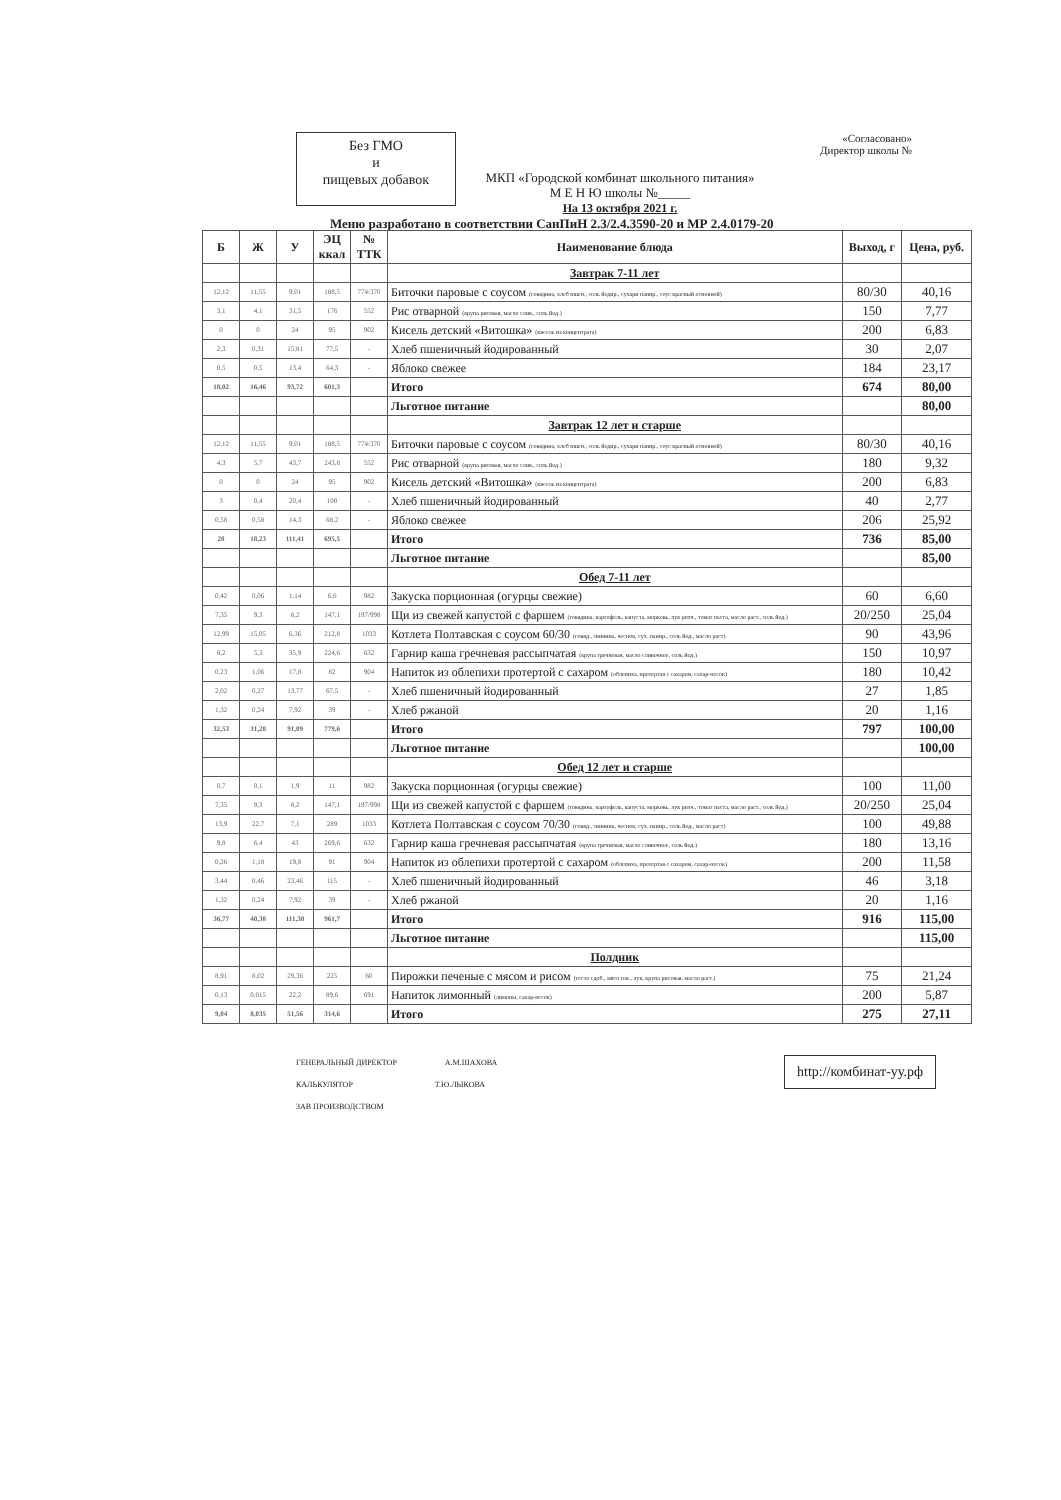Без ГМО
и
пищевых добавок
«Согласовано»
Директор школы №
МКП «Городской комбинат школьного питания»
М Е Н Ю школы №_____
На 13 октября 2021 г.
Меню разработано в соответствии СанПиН 2.3/2.4.3590-20 и МР 2.4.0179-20
| Б | Ж | У | ЭЦ ккал | № ТТК | Наименование блюда | Выход, г | Цена, руб. |
| --- | --- | --- | --- | --- | --- | --- | --- |
| | | | | | Завтрак 7-11 лет | | |
| 12,12 | 11,55 | 9,01 | 188,5 | 774/370 | Биточки паровые с соусом (говядина, хлеб пшен., соль йодир., сухари панир., соус красный основной) | 80/30 | 40,16 |
| 3,1 | 4,1 | 31,5 | 176 | 552 | Рис отварной (крупа рисовая, масло слив., соль йод.) | 150 | 7,77 |
| 0 | 0 | 24 | 95 | 902 | Кисель детский «Витошка» (кисель из концентрата) | 200 | 6,83 |
| 2,3 | 0,31 | 15,81 | 77,5 | - | Хлеб пшеничный йодированный | 30 | 2,07 |
| 0,5 | 0,5 | 13,4 | 64,3 | - | Яблоко свежее | 184 | 23,17 |
| 18,02 | 16,46 | 93,72 | 601,3 | | Итого | 674 | 80,00 |
| | | | | | Льготное питание | | 80,00 |
| | | | | | Завтрак 12 лет и старше | | |
| 12,12 | 11,55 | 9,01 | 188,5 | 774/370 | Биточки паровые с соусом (говядина, хлеб пшен., соль йодир., сухари панир., соус красный основной) | 80/30 | 40,16 |
| 4,3 | 5,7 | 43,7 | 243,8 | 552 | Рис отварной (крупа рисовая, масло слив., соль йод.) | 180 | 9,32 |
| 0 | 0 | 24 | 95 | 902 | Кисель детский «Витошка» (кисель из концентрата) | 200 | 6,83 |
| 3 | 0,4 | 20,4 | 100 | - | Хлеб пшеничный йодированный | 40 | 2,77 |
| 0,58 | 0,58 | 14,3 | 68,2 | - | Яблоко свежее | 206 | 25,92 |
| 20 | 18,23 | 111,41 | 695,5 | | Итого | 736 | 85,00 |
| | | | | | Льготное питание | | 85,00 |
| | | | | | Обед 7-11 лет | | |
| 0,42 | 0,06 | 1,14 | 6,6 | 982 | Закуска порционная (огурцы свежие) | 60 | 6,60 |
| 7,35 | 9,3 | 8,2 | 147,1 | 197/998 | Щи из свежей капустой с фаршем (говядина, картофель, капуста, морковь, лук репч., томат паста, масло раст., соль йод.) | 20/250 | 25,04 |
| 12,99 | 15,05 | 6,36 | 212,8 | 1033 | Котлета Полтавская с соусом 60/30 (говяд., свинина, чеснок, сух. панир., соль йод., масло раст) | 90 | 43,96 |
| 8,2 | 5,3 | 35,9 | 224,6 | 632 | Гарнир каша гречневая рассыпчатая (крупа гречневая, масло сливочное, соль йод.) | 150 | 10,97 |
| 0,23 | 1,06 | 17,8 | 82 | 904 | Напиток из облепихи протертой с сахаром (облепиха, протертая с сахаром, сахар-песок) | 180 | 10,42 |
| 2,02 | 0,27 | 13,77 | 67,5 | - | Хлеб пшеничный йодированный | 27 | 1,85 |
| 1,32 | 0,24 | 7,92 | 39 | - | Хлеб ржаной | 20 | 1,16 |
| 32,53 | 31,28 | 91,09 | 779,6 | | Итого | 797 | 100,00 |
| | | | | | Льготное питание | | 100,00 |
| | | | | | Обед 12 лет и старше | | |
| 0,7 | 0,1 | 1,9 | 11 | 982 | Закуска порционная (огурцы свежие) | 100 | 11,00 |
| 7,35 | 9,3 | 8,2 | 147,1 | 197/998 | Щи из свежей капустой с фаршем (говядина, картофель, капуста, морковь, лук репч., томат паста, масло раст., соль йод.) | 20/250 | 25,04 |
| 13,9 | 22,7 | 7,1 | 289 | 1033 | Котлета Полтавская с соусом 70/30 (говяд., свинина, чеснок, сух. панир., соль йод., масло раст) | 100 | 49,88 |
| 9,8 | 6,4 | 43 | 269,6 | 632 | Гарнир каша гречневая рассыпчатая (крупа гречневая, масло сливочное, соль йод.) | 180 | 13,16 |
| 0,26 | 1,18 | 19,8 | 91 | 904 | Напиток из облепихи протертой с сахаром (облепиха, протертая с сахаром, сахар-песок) | 200 | 11,58 |
| 3,44 | 0,46 | 23,46 | 115 | - | Хлеб пшеничный йодированный | 46 | 3,18 |
| 1,32 | 0,24 | 7,92 | 39 | - | Хлеб ржаной | 20 | 1,16 |
| 36,77 | 40,38 | 111,38 | 961,7 | | Итого | 916 | 115,00 |
| | | | | | Льготное питание | | 115,00 |
| | | | | | Полдник | | |
| 8,91 | 8,02 | 29,36 | 225 | 60 | Пирожки печеные с мясом и рисом (тесто сдоб., мясо гов., лук, крупа рисовая, масло раст.) | 75 | 21,24 |
| 0,13 | 0,015 | 22,2 | 89,6 | 691 | Напиток лимонный (лимоны, сахар-песок) | 200 | 5,87 |
| 9,04 | 8,035 | 51,56 | 314,6 | | Итого | 275 | 27,11 |
ГЕНЕРАЛЬНЫЙ ДИРЕКТОР А.М.ШАХОВА
КАЛЬКУЛЯТОР Т.Ю.ЛЫКОВА
ЗАВ ПРОИЗВОДСТВОМ
http://комбинат-уу.рф